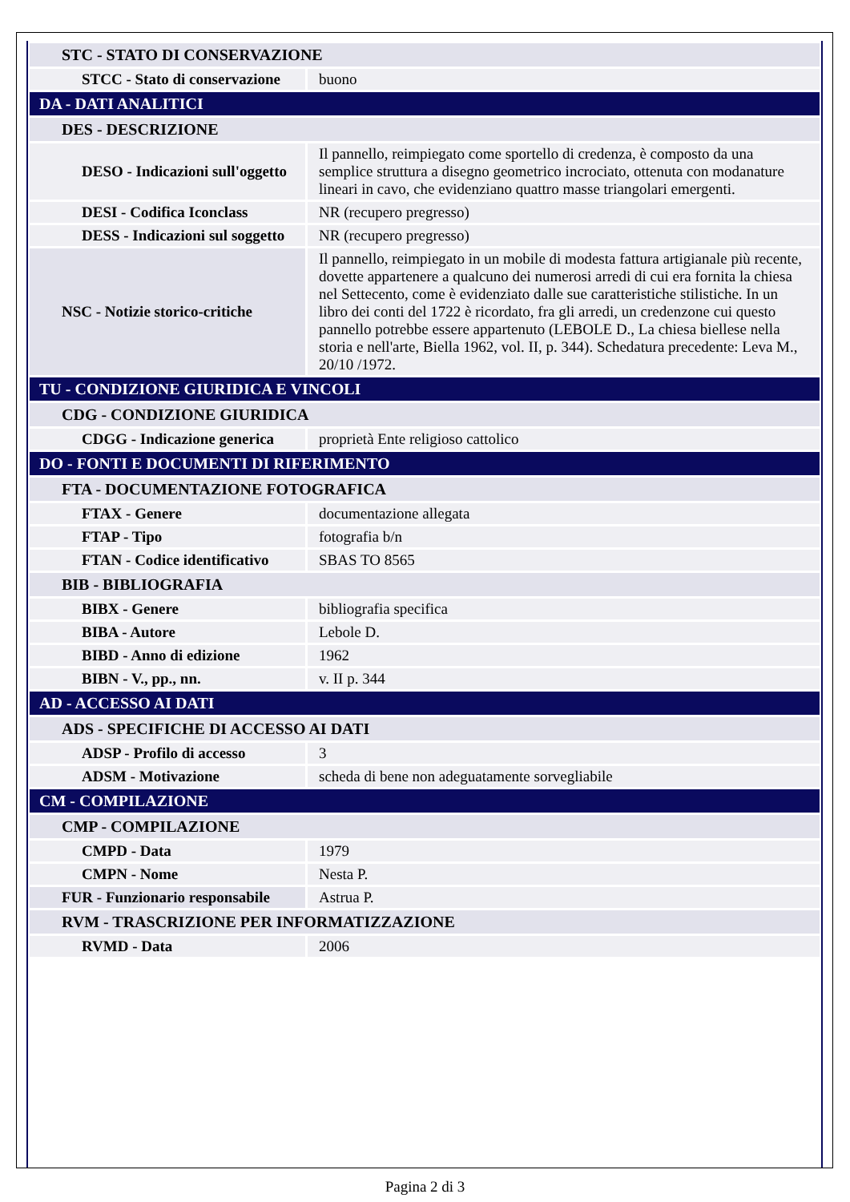| STC - STATO DI CONSERVAZIONE | |
| STCC - Stato di conservazione | buono |
| DA - DATI ANALITICI | |
| DES - DESCRIZIONE | |
| DESO - Indicazioni sull'oggetto | Il pannello, reimpiegato come sportello di credenza, è composto da una semplice struttura a disegno geometrico incrociato, ottenuta con modanature lineari in cavo, che evidenziano quattro masse triangolari emergenti. |
| DESI - Codifica Iconclass | NR (recupero pregresso) |
| DESS - Indicazioni sul soggetto | NR (recupero pregresso) |
| NSC - Notizie storico-critiche | Il pannello, reimpiegato in un mobile di modesta fattura artigianale più recente, dovette appartenere a qualcuno dei numerosi arredi di cui era fornita la chiesa nel Settecento, come è evidenziato dalle sue caratteristiche stilistiche. In un libro dei conti del 1722 è ricordato, fra gli arredi, un credenzone cui questo pannello potrebbe essere appartenuto (LEBOLE D., La chiesa biellese nella storia e nell'arte, Biella 1962, vol. II, p. 344). Schedatura precedente: Leva M., 20/10 /1972. |
| TU - CONDIZIONE GIURIDICA E VINCOLI | |
| CDG - CONDIZIONE GIURIDICA | |
| CDGG - Indicazione generica | proprietà Ente religioso cattolico |
| DO - FONTI E DOCUMENTI DI RIFERIMENTO | |
| FTA - DOCUMENTAZIONE FOTOGRAFICA | |
| FTAX - Genere | documentazione allegata |
| FTAP - Tipo | fotografia b/n |
| FTAN - Codice identificativo | SBAS TO 8565 |
| BIB - BIBLIOGRAFIA | |
| BIBX - Genere | bibliografia specifica |
| BIBA - Autore | Lebole D. |
| BIBD - Anno di edizione | 1962 |
| BIBN - V., pp., nn. | v. II p. 344 |
| AD - ACCESSO AI DATI | |
| ADS - SPECIFICHE DI ACCESSO AI DATI | |
| ADSP - Profilo di accesso | 3 |
| ADSM - Motivazione | scheda di bene non adeguatamente sorvegliabile |
| CM - COMPILAZIONE | |
| CMP - COMPILAZIONE | |
| CMPD - Data | 1979 |
| CMPN - Nome | Nesta P. |
| FUR - Funzionario responsabile | Astrua P. |
| RVM - TRASCRIZIONE PER INFORMATIZZAZIONE | |
| RVMD - Data | 2006 |
Pagina 2 di 3